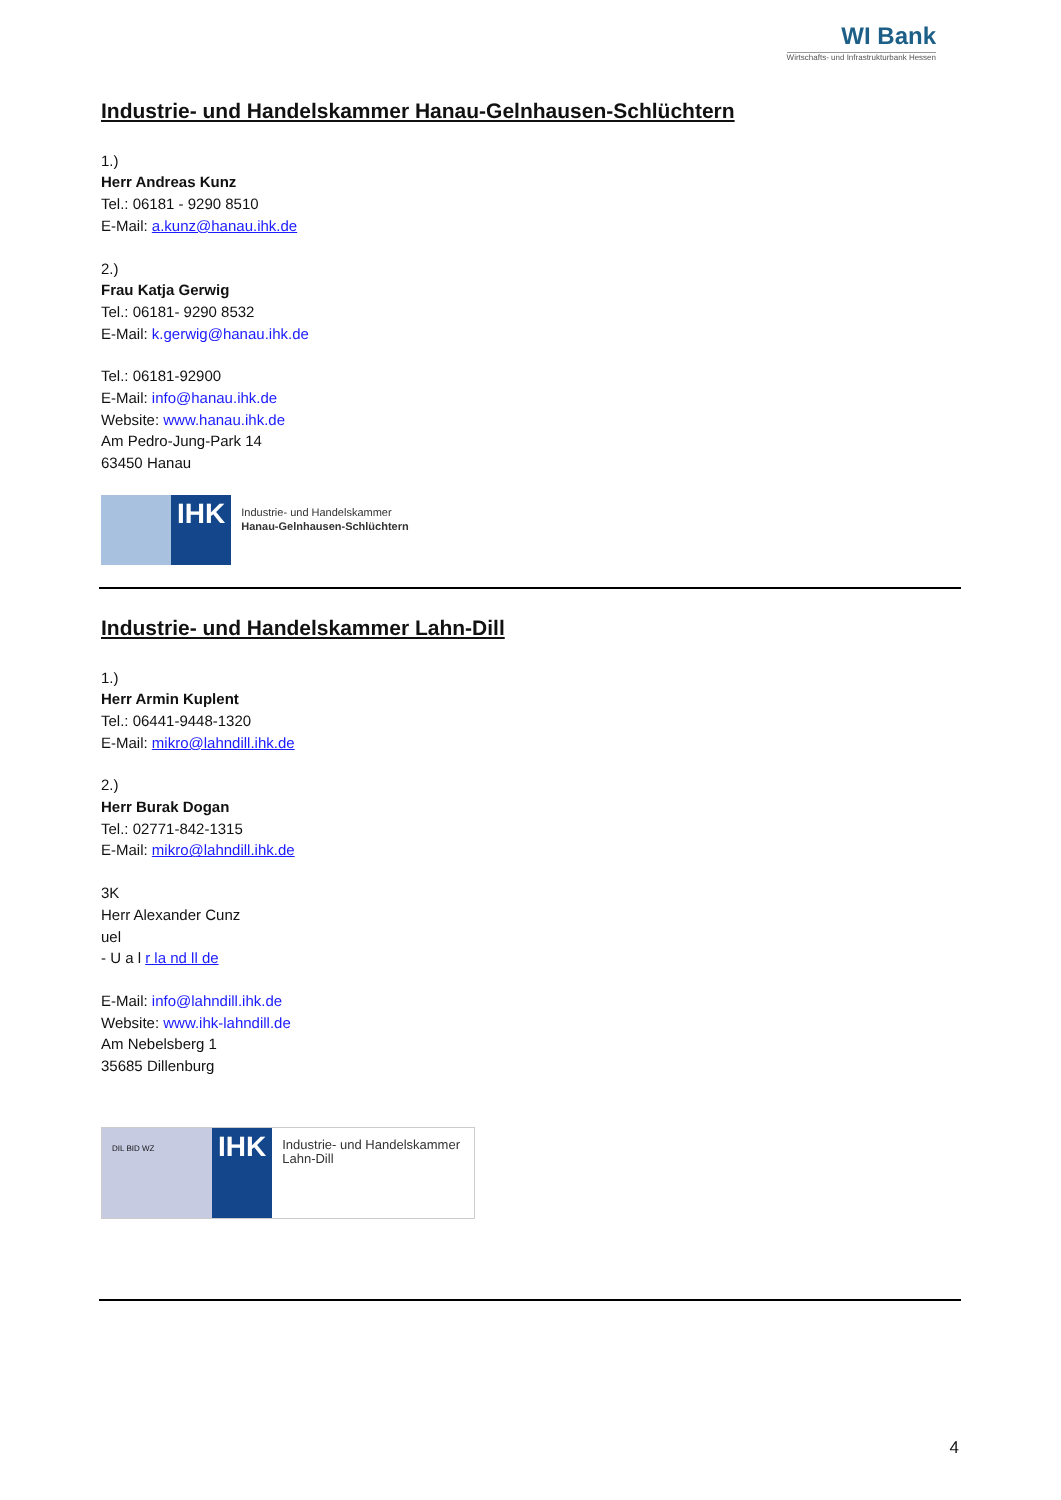WI Bank
Wirtschafts- und Infrastrukturbank Hessen
Industrie- und Handelskammer Hanau-Gelnhausen-Schlüchtern
1.)
Herr Andreas Kunz
Tel.: 06181 - 9290 8510
E-Mail: a.kunz@hanau.ihk.de
2.)
Frau Katja Gerwig
Tel.: 06181- 9290 8532
E-Mail: k.gerwig@hanau.ihk.de
Tel.: 06181-92900
E-Mail: info@hanau.ihk.de
Website: www.hanau.ihk.de
Am Pedro-Jung-Park 14
63450 Hanau
IHK
Industrie- und Handelskammer
Hanau-Gelnhausen-Schlüchtern
Industrie- und Handelskammer Lahn-Dill
1.)
Herr Armin Kuplent
Tel.: 06441-9448-1320
E-Mail: mikro@lahndill.ihk.de
2.)
Herr Burak Dogan
Tel.: 02771-842-1315
E-Mail: mikro@lahndill.ihk.de
3K
Herr Alexander Cunz
uel
- U a l r la nd ll de
E-Mail: info@lahndill.ihk.de
Website: www.ihk-lahndill.de
Am Nebelsberg 1
35685 Dillenburg
DIL BID WZ
IHK
Industrie- und Handelskammer
Lahn-Dill
4